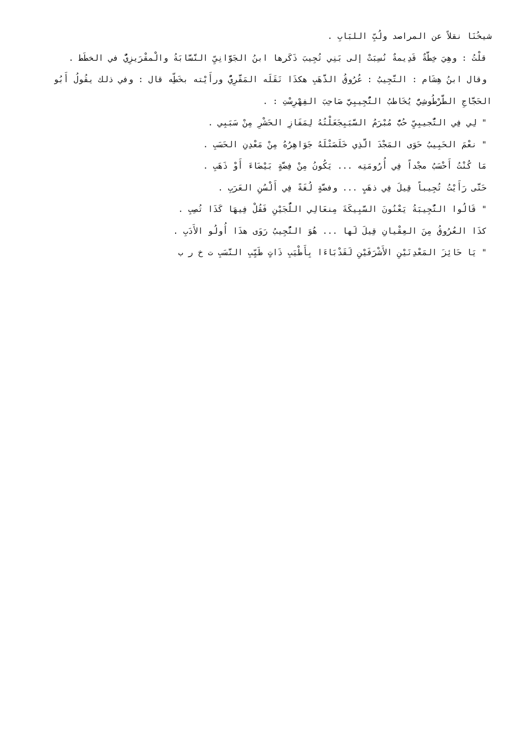شيخُنَا نقلاً عن المراصد ولُبِّ اللبَابِ .
قلْتُ : وهِيَ خِطَّةٌ قَدِيمةٌ نُسِبَتْ إلى بَنِي تُجِيبَ ذَكَرها ابنُ الجَوَّانِيِّ النَّسَّابَةُ والْمقْرَيزِيُّ في الخطَط .
وقال ابنُ هِشَام : التَّجِيبُ : عُرُوقُ الذَّهَبِ هكذَا نَقَلَه المَقَّرِيُّ ورأَيْته بخَطِّه قال : وفي ذلك يقُولُ أَبُو الحَجَّاجِ الطَّرْطُوشِيُّ يُخَاطبُ التُّجِيبِيَّ صَاحِبَ الفِهْرِسْتِ : .
" لِي فِي التُّجيبِيِّ حُبٌّ مُبْرَمُ السَّبَبِجَعَلْتُهُ لِمَفَازِ الحَشْرِ مِنْ سَبَبِي .
" نعْمَ الحَبِيبُ حَوَى المَجْدَ الَّذِي خَلَصَتْلَهُ جَوَاهِرُهُ مِنْ مَعْدِنِ الحَسَبِ .
مَا كُنْتُ أَحْسَبُ مجْداً فِي أُرُومَتِه ... يَكُونُ مِنْ فِضَّةٍ بَيْضَاءَ أَوْ ذَهَبِ .
حَتَّى رَأَيْتُ تُجِيباً قِيلَ فِي ذهَبٍ ... وفضَّةٍ لُغَةً فِي أَلْسُنِ العَرَبِ .
" قَالُوا التُّجِيبَةُ يَعْنُونَ السَّبِيكَةَ مِنعَالِي اللُّجَيْنِ فَقُلْ فِيهَا كَذَا تُصِبِ .
كذَا العُرُوقُ مِنَ العِقْيانِ قِيلَ لَها ... هُوَ التُّجِيبُ رَوَى هذَا أُولُو الأَدَبِ .
" يَا حَائِزَ المَعْدِنَيْنِ الأَشْرَفَيْنِ لَقَدْبَاءَا بِأَطْيَبِ ذَاتٍ طَيِّبِ النَّسَبِ ت خ ر ب